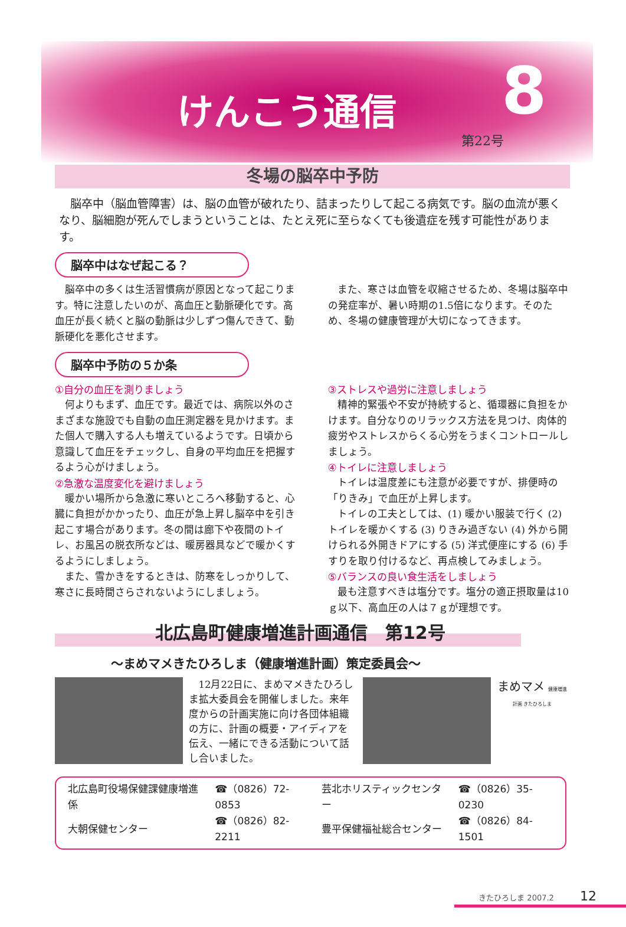けんこう通信 8
第22号
冬場の脳卒中予防
脳卒中（脳血管障害）は、脳の血管が破れたり、詰まったりして起こる病気です。脳の血流が悪くなり、脳細胞が死んでしまうということは、たとえ死に至らなくても後遺症を残す可能性があります。
脳卒中はなぜ起こる？
脳卒中の多くは生活習慣病が原因となって起こります。特に注意したいのが、高血圧と動脈硬化です。高血圧が長く続くと脳の動脈は少しずつ傷んできて、動脈硬化を悪化させます。
また、寒さは血管を収縮させるため、冬場は脳卒中の発症率が、暑い時期の1.5倍になります。そのため、冬場の健康管理が大切になってきます。
脳卒中予防の５か条
①自分の血圧を測りましょう
何よりもまず、血圧です。最近では、病院以外のさまざまな施設でも自動の血圧測定器を見かけます。また個人で購入する人も増えているようです。日頃から意識して血圧をチェックし、自身の平均血圧を把握するよう心がけましょう。
②急激な温度変化を避けましょう
暖かい場所から急激に寒いところへ移動すると、心臓に負担がかかったり、血圧が急上昇し脳卒中を引き起こす場合があります。冬の間は廊下や夜間のトイレ、お風呂の脱衣所などは、暖房器具などで暖かくするようにしましょう。
また、雪かきをするときは、防寒をしっかりして、寒さに長時間さらされないようにしましょう。
③ストレスや過労に注意しましょう
精神的緊張や不安が持続すると、循環器に負担をかけます。自分なりのリラックス方法を見つけ、肉体的疲労やストレスからくる心労をうまくコントロールしましょう。
④トイレに注意しましょう
トイレは温度差にも注意が必要ですが、排便時の「りきみ」で血圧が上昇します。
トイレの工夫としては、(1) 暖かい服装で行く (2) トイレを暖かくする (3) りきみ過ぎない (4) 外から開けられる外開きドアにする (5) 洋式便座にする (6) 手すりを取り付けるなど、再点検してみましょう。
⑤バランスの良い食生活をしましょう
最も注意すべきは塩分です。塩分の適正摂取量は10ｇ以下、高血圧の人は７ｇが理想です。
北広島町健康増進計画通信　第12号
～まめマメきたひろしま（健康増進計画）策定委員会～
12月22日に、まめマメきたひろしま拡大委員会を開催しました。来年度からの計画実施に向け各団体組織の方に、計画の概要・アイディアを伝え、一緒にできる活動について話し合いました。
まめマメ 健康増進計画 きたひろしま
| 北広島町役場保健課健康増進係 | ☎（0826）72-0853 | 芸北ホリスティックセンター | ☎（0826）35-0230 |
| 大朝保健センター | ☎（0826）82-2211 | 豊平保健福祉総合センター | ☎（0826）84-1501 |
きたひろしま 2007.2 12